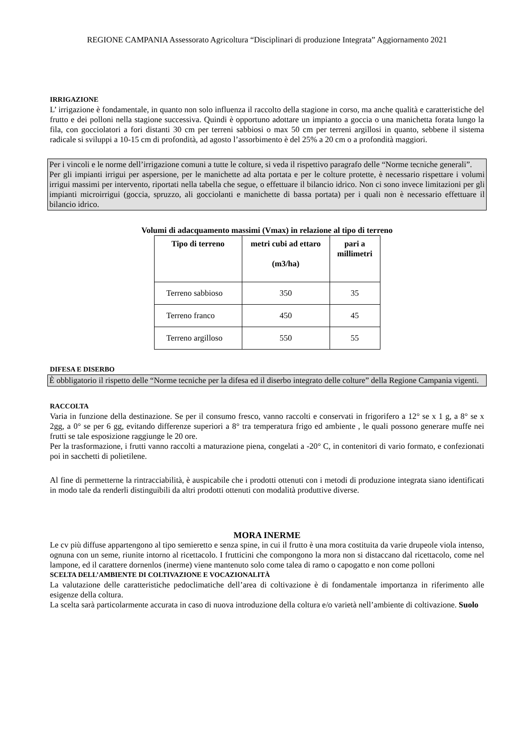REGIONE CAMPANIA Assessorato Agricoltura “Disciplinari di produzione Integrata” Aggiornamento 2021
IRRIGAZIONE
L’ irrigazione è fondamentale, in quanto non solo influenza il raccolto della stagione in corso, ma anche qualità e caratteristiche del frutto e dei polloni nella stagione successiva. Quindi è opportuno adottare un impianto a goccia o una manichetta forata lungo la fila, con gocciolatori a fori distanti 30 cm per terreni sabbiosi o max 50 cm per terreni argillosi in quanto, sebbene il sistema radicale si sviluppi a 10-15 cm di profondità, ad agosto l’assorbimento è del 25% a 20 cm o a profondità maggiori.
Per i vincoli e le norme dell’irrigazione comuni a tutte le colture, si veda il rispettivo paragrafo delle “Norme tecniche generali”.
Per gli impianti irrigui per aspersione, per le manichette ad alta portata e per le colture protette, è necessario rispettare i volumi irrigui massimi per intervento, riportati nella tabella che segue, o effettuare il bilancio idrico. Non ci sono invece limitazioni per gli impianti microirrigui (goccia, spruzzo, ali gocciolanti e manichette di bassa portata) per i quali non è necessario effettuare il bilancio idrico.
Volumi di adacquamento massimi (Vmax) in relazione al tipo di terreno
| Tipo di terreno | metri cubi ad ettaro (m3/ha) | pari a millimetri |
| --- | --- | --- |
| Terreno sabbioso | 350 | 35 |
| Terreno franco | 450 | 45 |
| Terreno argilloso | 550 | 55 |
DIFESA E DISERBO
È obbligatorio il rispetto delle “Norme tecniche per la difesa ed il diserbo integrato delle colture” della Regione Campania vigenti.
RACCOLTA
Varia in funzione della destinazione. Se per il consumo fresco, vanno raccolti e conservati in frigorifero a 12° se x 1 g, a 8° se x 2gg, a 0° se per 6 gg, evitando differenze superiori a 8° tra temperatura frigo ed ambiente , le quali possono generare muffe nei frutti se tale esposizione raggiunge le 20 ore.
Per la trasformazione, i frutti vanno raccolti a maturazione piena, congelati a -20° C, in contenitori di vario formato, e confezionati poi in sacchetti di polietilene.
Al fine di permetterne la rintracciabilità, è auspicabile che i prodotti ottenuti con i metodi di produzione integrata siano identificati in modo tale da renderli distinguibili da altri prodotti ottenuti con modalità produttive diverse.
MORA INERME
Le cv più diffuse appartengono al tipo semieretto e senza spine, in cui il frutto è una mora costituita da varie drupeole viola intenso, ognuna con un seme, riunite intorno al ricettacolo. I frutticini che compongono la mora non si distaccano dal ricettacolo, come nel lampone, ed il carattere dornenlos (inerme) viene mantenuto solo come talea di ramo o capogatto e non come polloni
SCELTA DELL’AMBIENTE DI COLTIVAZIONE E VOCAZIONALITÀ
La valutazione delle caratteristiche pedoclimatiche dell’area di coltivazione è di fondamentale importanza in riferimento alle esigenze della coltura.
La scelta sarà particolarmente accurata in caso di nuova introduzione della coltura e/o varietà nell’ambiente di coltivazione. Suolo